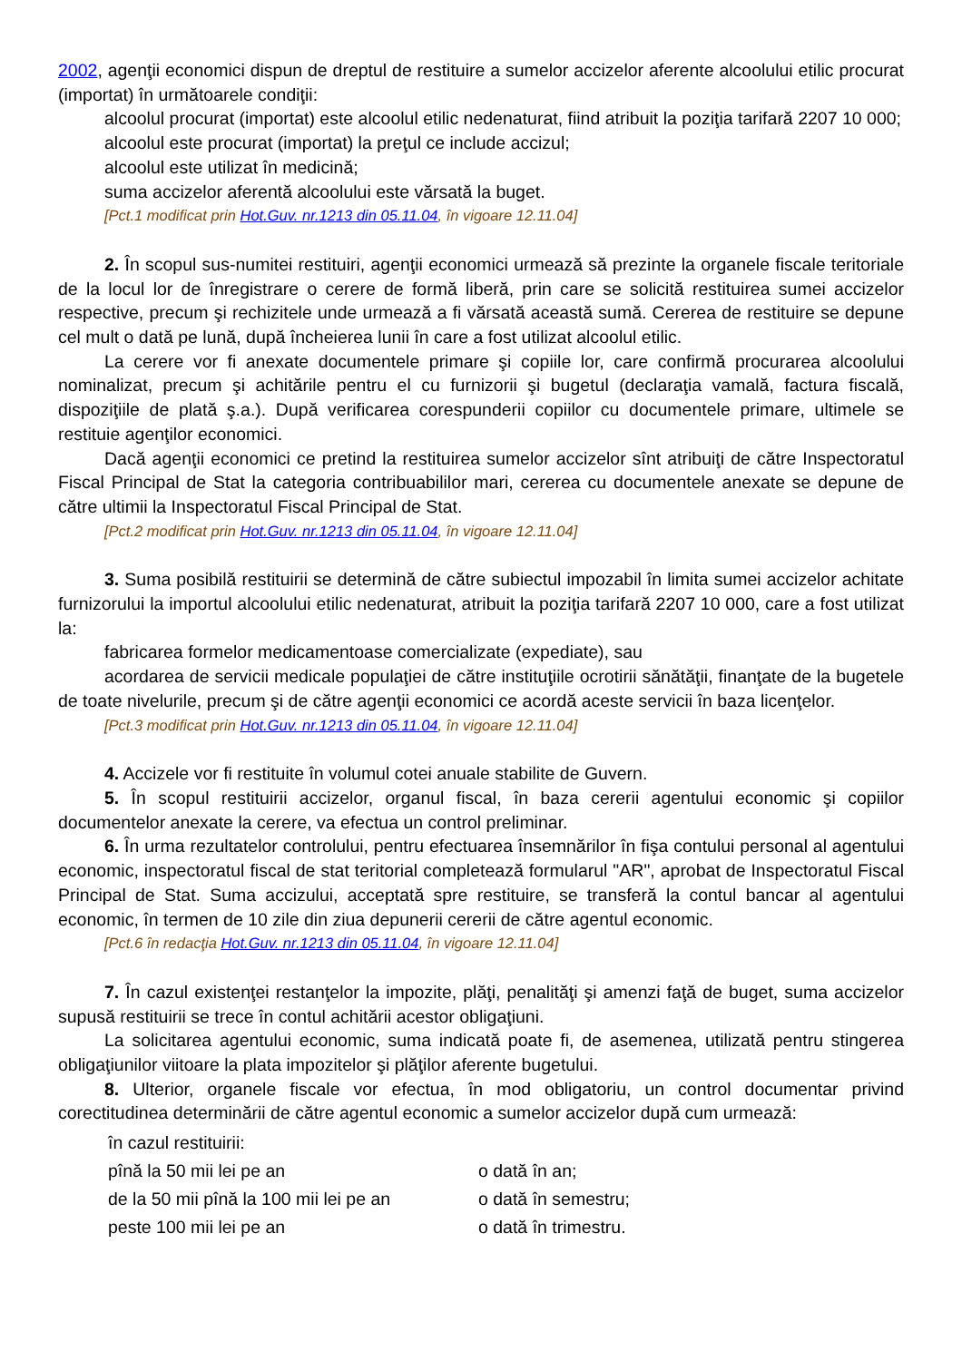2002, agenţii economici dispun de dreptul de restituire a sumelor accizelor aferente alcoolului etilic procurat (importat) în următoarele condiţii:
alcoolul procurat (importat) este alcoolul etilic nedenaturat, fiind atribuit la poziţia tarifară 2207 10 000;
alcoolul este procurat (importat) la preţul ce include accizul;
alcoolul este utilizat în medicină;
suma accizelor aferentă alcoolului este vărsată la buget.
[Pct.1 modificat prin Hot.Guv. nr.1213 din 05.11.04, în vigoare 12.11.04]
2. În scopul sus-numitei restituiri, agenţii economici urmează să prezinte la organele fiscale teritoriale de la locul lor de înregistrare o cerere de formă liberă, prin care se solicită restituirea sumei accizelor respective, precum şi rechizitele unde urmează a fi vărsată această sumă. Cererea de restituire se depune cel mult o dată pe lună, după încheierea lunii în care a fost utilizat alcoolul etilic.
La cerere vor fi anexate documentele primare şi copiile lor, care confirmă procurarea alcoolului nominalizat, precum şi achitările pentru el cu furnizorii şi bugetul (declaraţia vamală, factura fiscală, dispoziţiile de plată ş.a.). După verificarea corespunderii copiilor cu documentele primare, ultimele se restituie agenţilor economici.
Dacă agenţii economici ce pretind la restituirea sumelor accizelor sînt atribuiţi de către Inspectoratul Fiscal Principal de Stat la categoria contribuabililor mari, cererea cu documentele anexate se depune de către ultimii la Inspectoratul Fiscal Principal de Stat.
[Pct.2 modificat prin Hot.Guv. nr.1213 din 05.11.04, în vigoare 12.11.04]
3. Suma posibilă restituirii se determină de către subiectul impozabil în limita sumei accizelor achitate furnizorului la importul alcoolului etilic nedenaturat, atribuit la poziţia tarifară 2207 10 000, care a fost utilizat la:
fabricarea formelor medicamentoase comercializate (expediate), sau
acordarea de servicii medicale populaţiei de către instituţiile ocrotirii sănătăţii, finanţate de la bugetele de toate nivelurile, precum şi de către agenţii economici ce acordă aceste servicii în baza licenţelor.
[Pct.3 modificat prin Hot.Guv. nr.1213 din 05.11.04, în vigoare 12.11.04]
4. Accizele vor fi restituite în volumul cotei anuale stabilite de Guvern.
5. În scopul restituirii accizelor, organul fiscal, în baza cererii agentului economic şi copiilor documentelor anexate la cerere, va efectua un control preliminar.
6. În urma rezultatelor controlului, pentru efectuarea însemnărilor în fişa contului personal al agentului economic, inspectoratul fiscal de stat teritorial completează formularul "AR", aprobat de Inspectoratul Fiscal Principal de Stat. Suma accizului, acceptată spre restituire, se transferă la contul bancar al agentului economic, în termen de 10 zile din ziua depunerii cererii de către agentul economic.
[Pct.6 în redacţia Hot.Guv. nr.1213 din 05.11.04, în vigoare 12.11.04]
7. În cazul existenţei restanţelor la impozite, plăţi, penalităţi şi amenzi faţă de buget, suma accizelor supusă restituirii se trece în contul achitării acestor obligaţiuni.
La solicitarea agentului economic, suma indicată poate fi, de asemenea, utilizată pentru stingerea obligaţiunilor viitoare la plata impozitelor şi plăţilor aferente bugetului.
8. Ulterior, organele fiscale vor efectua, în mod obligatoriu, un control documentar privind corectitudinea determinării de către agentul economic a sumelor accizelor după cum urmează:
| în cazul restituirii: | |
| pînă la 50 mii lei pe an | o dată în an; |
| de la 50 mii pînă la 100 mii lei pe an | o dată în semestru; |
| peste 100 mii lei pe an | o dată în trimestru. |